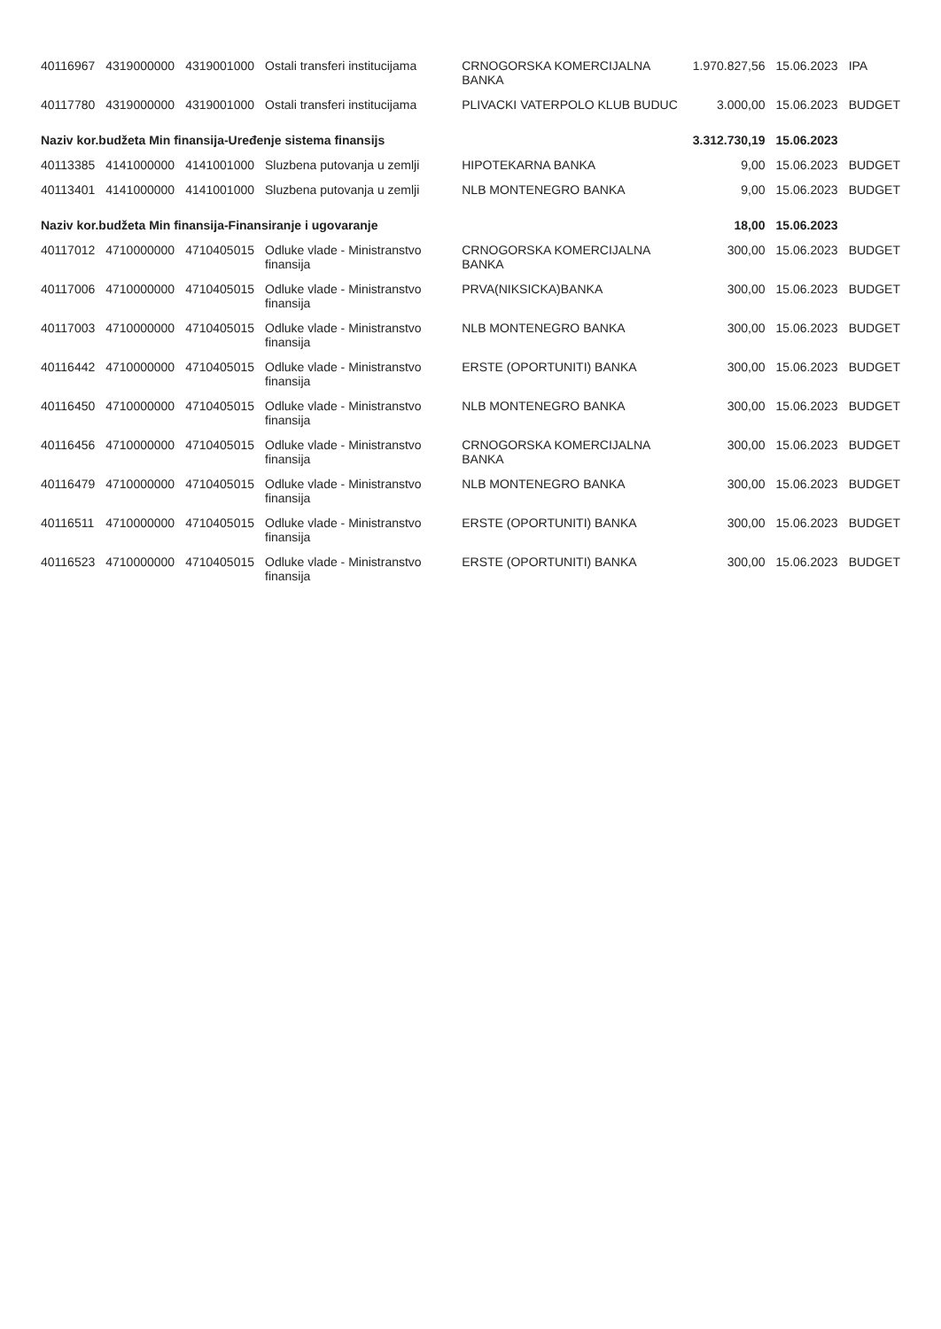| 40116967 | 4319000000 | 4319001000 | Ostali transferi institucijama | CRNOGORSKA KOMERCIJALNA BANKA | 1.970.827,56 | 15.06.2023 | IPA |
| 40117780 | 4319000000 | 4319001000 | Ostali transferi institucijama | PLIVACKI VATERPOLO KLUB BUDUC | 3.000,00 | 15.06.2023 | BUDGET |
| Naziv kor.budžeta Min finansija-Uređenje sistema finansijs | | | | | 3.312.730,19 | 15.06.2023 | |
| 40113385 | 4141000000 | 4141001000 | Sluzbena putovanja u zemlji | HIPOTEKARNA BANKA | 9,00 | 15.06.2023 | BUDGET |
| 40113401 | 4141000000 | 4141001000 | Sluzbena putovanja u zemlji | NLB MONTENEGRO BANKA | 9,00 | 15.06.2023 | BUDGET |
| Naziv kor.budžeta Min finansija-Finansiranje i ugovaranje | | | | | 18,00 | 15.06.2023 | |
| 40117012 | 4710000000 | 4710405015 | Odluke vlade - Ministranstvo finansija | CRNOGORSKA KOMERCIJALNA BANKA | 300,00 | 15.06.2023 | BUDGET |
| 40117006 | 4710000000 | 4710405015 | Odluke vlade - Ministranstvo finansija | PRVA(NIKSICKA)BANKA | 300,00 | 15.06.2023 | BUDGET |
| 40117003 | 4710000000 | 4710405015 | Odluke vlade - Ministranstvo finansija | NLB MONTENEGRO BANKA | 300,00 | 15.06.2023 | BUDGET |
| 40116442 | 4710000000 | 4710405015 | Odluke vlade - Ministranstvo finansija | ERSTE (OPORTUNITI) BANKA | 300,00 | 15.06.2023 | BUDGET |
| 40116450 | 4710000000 | 4710405015 | Odluke vlade - Ministranstvo finansija | NLB MONTENEGRO BANKA | 300,00 | 15.06.2023 | BUDGET |
| 40116456 | 4710000000 | 4710405015 | Odluke vlade - Ministranstvo finansija | CRNOGORSKA KOMERCIJALNA BANKA | 300,00 | 15.06.2023 | BUDGET |
| 40116479 | 4710000000 | 4710405015 | Odluke vlade - Ministranstvo finansija | NLB MONTENEGRO BANKA | 300,00 | 15.06.2023 | BUDGET |
| 40116511 | 4710000000 | 4710405015 | Odluke vlade - Ministranstvo finansija | ERSTE (OPORTUNITI) BANKA | 300,00 | 15.06.2023 | BUDGET |
| 40116523 | 4710000000 | 4710405015 | Odluke vlade - Ministranstvo finansija | ERSTE (OPORTUNITI) BANKA | 300,00 | 15.06.2023 | BUDGET |